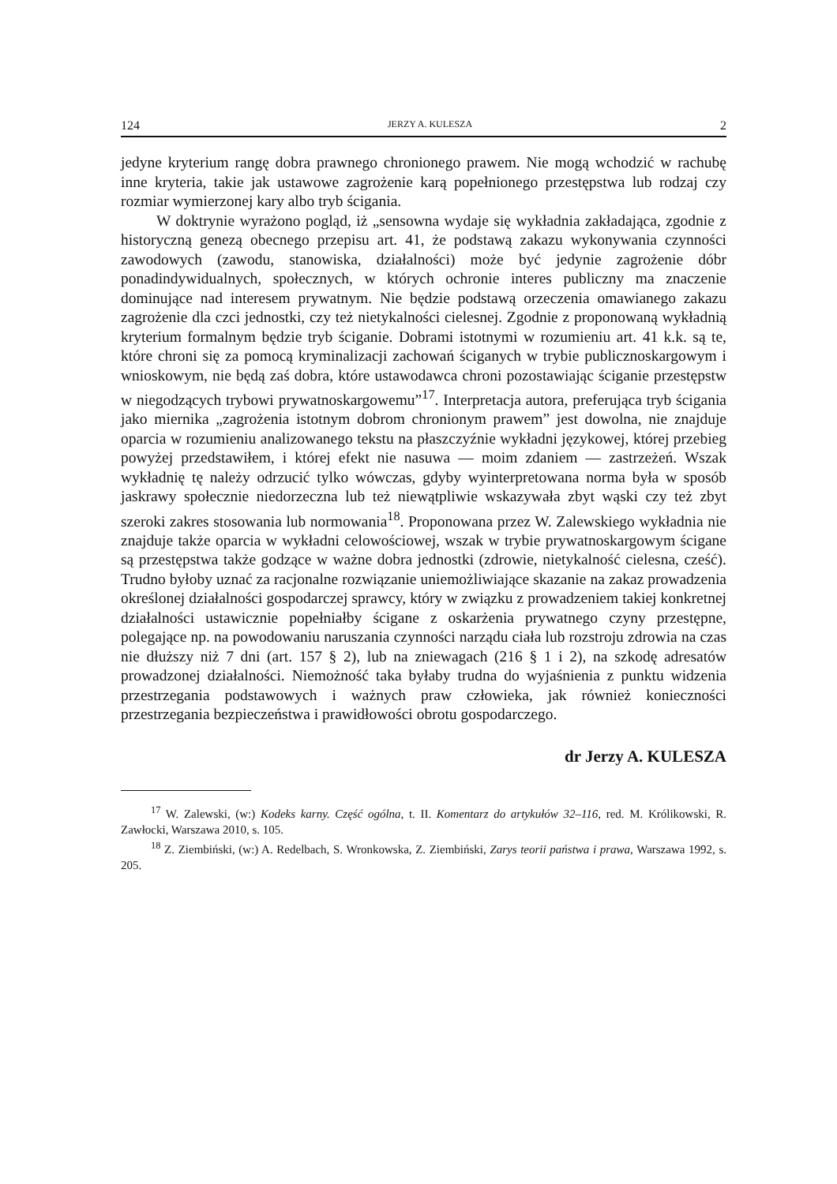124 JERZY A. KULESZA 2
jedyne kryterium rangę dobra prawnego chronionego prawem. Nie mogą wchodzić w rachubę inne kryteria, takie jak ustawowe zagrożenie karą popełnionego przestępstwa lub rodzaj czy rozmiar wymierzonej kary albo tryb ścigania.
W doktrynie wyrażono pogląd, iż „sensowna wydaje się wykładnia zakładająca, zgodnie z historyczną genezą obecnego przepisu art. 41, że podstawą zakazu wykonywania czynności zawodowych (zawodu, stanowiska, działalności) może być jedynie zagrożenie dóbr ponadindywidualnych, społecznych, w których ochronie interes publiczny ma znaczenie dominujące nad interesem prywatnym. Nie będzie podstawą orzeczenia omawianego zakazu zagrożenie dla czci jednostki, czy też nietykalności cielesnej. Zgodnie z proponowaną wykładnią kryterium formalnym będzie tryb ściganie. Dobrami istotnymi w rozumieniu art. 41 k.k. są te, które chroni się za pomocą kryminalizacji zachowań ściganych w trybie publicznoskargowym i wnioskowym, nie będą zaś dobra, które ustawodawca chroni pozostawiając ściganie przestępstw w niegodzących trybowi prywatnoskargowemu”<sup>17</sup>. Interpretacja autora, preferująca tryb ścigania jako miernika „zagrożenia istotnym dobrom chronionym prawem” jest dowolna, nie znajduje oparcia w rozumieniu analizowanego tekstu na płaszczyźnie wykładni językowej, której przebieg powyżej przedstawiłem, i której efekt nie nasuwa — moim zdaniem — zastrzeżeń. Wszak wykładnię tę należy odrzucić tylko wówczas, gdyby wyinterpretowana norma była w sposób jaskrawy społecznie niedorzeczna lub też niewątpliwie wskazywała zbyt wąski czy też zbyt szeroki zakres stosowania lub normowania<sup>18</sup>. Proponowana przez W. Zalewskiego wykładnia nie znajduje także oparcia w wykładni celowościowej, wszak w trybie prywatnoskargowym ścigane są przestępstwa także godzące w ważne dobra jednostki (zdrowie, nietykalność cielesna, cześć). Trudno byłoby uznać za racjonalne rozwiązanie uniemożliwiające skazanie na zakaz prowadzenia określonej działalności gospodarczej sprawcy, który w związku z prowadzeniem takiej konkretnej działalności ustawicznie popełniałby ścigane z oskarżenia prywatnego czyny przestępne, polegające np. na powodowaniu naruszania czynności narządu ciała lub rozstroju zdrowia na czas nie dłuższy niż 7 dni (art. 157 § 2), lub na zniewagach (216 § 1 i 2), na szkodę adresatów prowadzonej działalności. Niemożność taka byłaby trudna do wyjaśnienia z punktu widzenia przestrzegania podstawowych i ważnych praw człowieka, jak również konieczności przestrzegania bezpieczeństwa i prawidłowości obrotu gospodarczego.
dr Jerzy A. KULESZA
<sup>17</sup> W. Zalewski, (w:) Kodeks karny. Część ogólna, t. II. Komentarz do artykułów 32–116, red. M. Królikowski, R. Zawłocki, Warszawa 2010, s. 105.
<sup>18</sup> Z. Ziembiński, (w:) A. Redelbach, S. Wronkowska, Z. Ziembiński, Zarys teorii państwa i prawa, Warszawa 1992, s. 205.